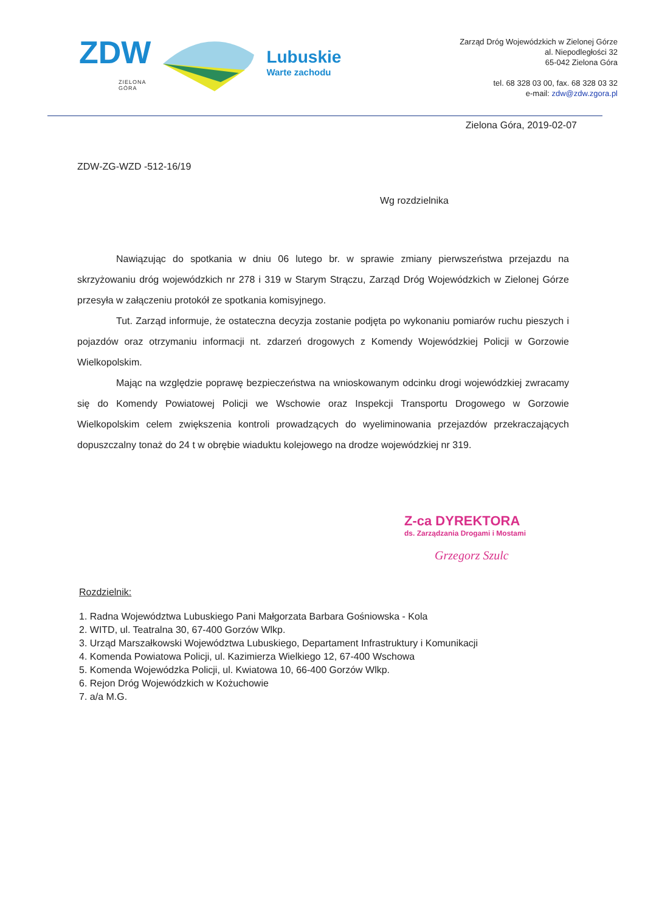ZDW
ZIELONA
GÓRA
Lubuskie
Warte zachodu
Zarząd Dróg Wojewódzkich w Zielonej Górze
al. Niepodległości 32
65-042 Zielona Góra
tel. 68 328 03 00, fax. 68 328 03 32
e-mail: zdw@zdw.zgora.pl
Zielona Góra, 2019-02-07
ZDW-ZG-WZD -512-16/19
Wg rozdzielnika
Nawiązując do spotkania w dniu 06 lutego br. w sprawie zmiany pierwszeństwa przejazdu na skrzyżowaniu dróg wojewódzkich nr 278 i 319 w Starym Strączu, Zarząd Dróg Wojewódzkich w Zielonej Górze przesyła w załączeniu protokół ze spotkania komisyjnego.
Tut. Zarząd informuje, że ostateczna decyzja zostanie podjęta po wykonaniu pomiarów ruchu pieszych i pojazdów oraz otrzymaniu informacji nt. zdarzeń drogowych z Komendy Wojewódzkiej Policji w Gorzowie Wielkopolskim.
Mając na względzie poprawę bezpieczeństwa na wnioskowanym odcinku drogi wojewódzkiej zwracamy się do Komendy Powiatowej Policji we Wschowie oraz Inspekcji Transportu Drogowego w Gorzowie Wielkopolskim celem zwiększenia kontroli prowadzących do wyeliminowania przejazdów przekraczających dopuszczalny tonaż do 24 t w obrębie wiaduktu kolejowego na drodze wojewódzkiej nr 319.
Z-ca DYREKTORA
ds. Zarządzania Drogami i Mostami
Grzegorz Szulc
Rozdzielnik:
1. Radna Województwa Lubuskiego Pani Małgorzata Barbara Gośniowska - Kola
2. WITD, ul. Teatralna 30, 67-400 Gorzów Wlkp.
3. Urząd Marszałkowski Województwa Lubuskiego, Departament Infrastruktury i Komunikacji
4. Komenda Powiatowa Policji, ul. Kazimierza Wielkiego 12, 67-400 Wschowa
5. Komenda Wojewódzka Policji, ul. Kwiatowa 10, 66-400 Gorzów Wlkp.
6. Rejon Dróg Wojewódzkich w Kożuchowie
7. a/a M.G.